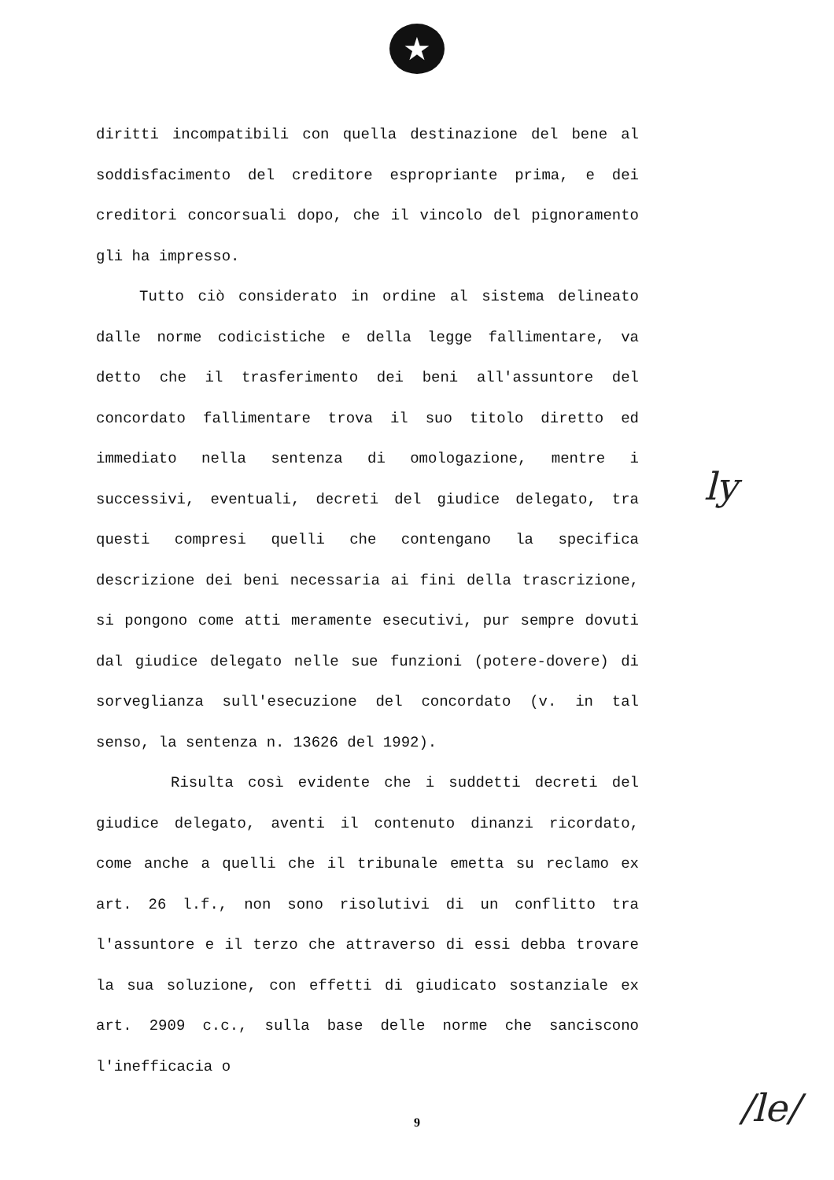★
diritti incompatibili con quella destinazione del bene al soddisfacimento del creditore espropriante prima, e dei creditori concorsuali dopo, che il vincolo del pignoramento gli ha impresso.
Tutto ciò considerato in ordine al sistema delineato dalle norme codicistiche e della legge fallimentare, va detto che il trasferimento dei beni all'assuntore del concordato fallimentare trova il suo titolo diretto ed immediato nella sentenza di omologazione, mentre i successivi, eventuali, decreti del giudice delegato, tra questi compresi quelli che contengano la specifica descrizione dei beni necessaria ai fini della trascrizione, si pongono come atti meramente esecutivi, pur sempre dovuti dal giudice delegato nelle sue funzioni (potere-dovere) di sorveglianza sull'esecuzione del concordato (v. in tal senso, la sentenza n. 13626 del 1992).
Risulta così evidente che i suddetti decreti del giudice delegato, aventi il contenuto dinanzi ricordato, come anche a quelli che il tribunale emetta su reclamo ex art. 26 l.f., non sono risolutivi di un conflitto tra l'assuntore e il terzo che attraverso di essi debba trovare la sua soluzione, con effetti di giudicato sostanziale ex art. 2909 c.c., sulla base delle norme che sanciscono l'inefficacia o
9
ly
/le/